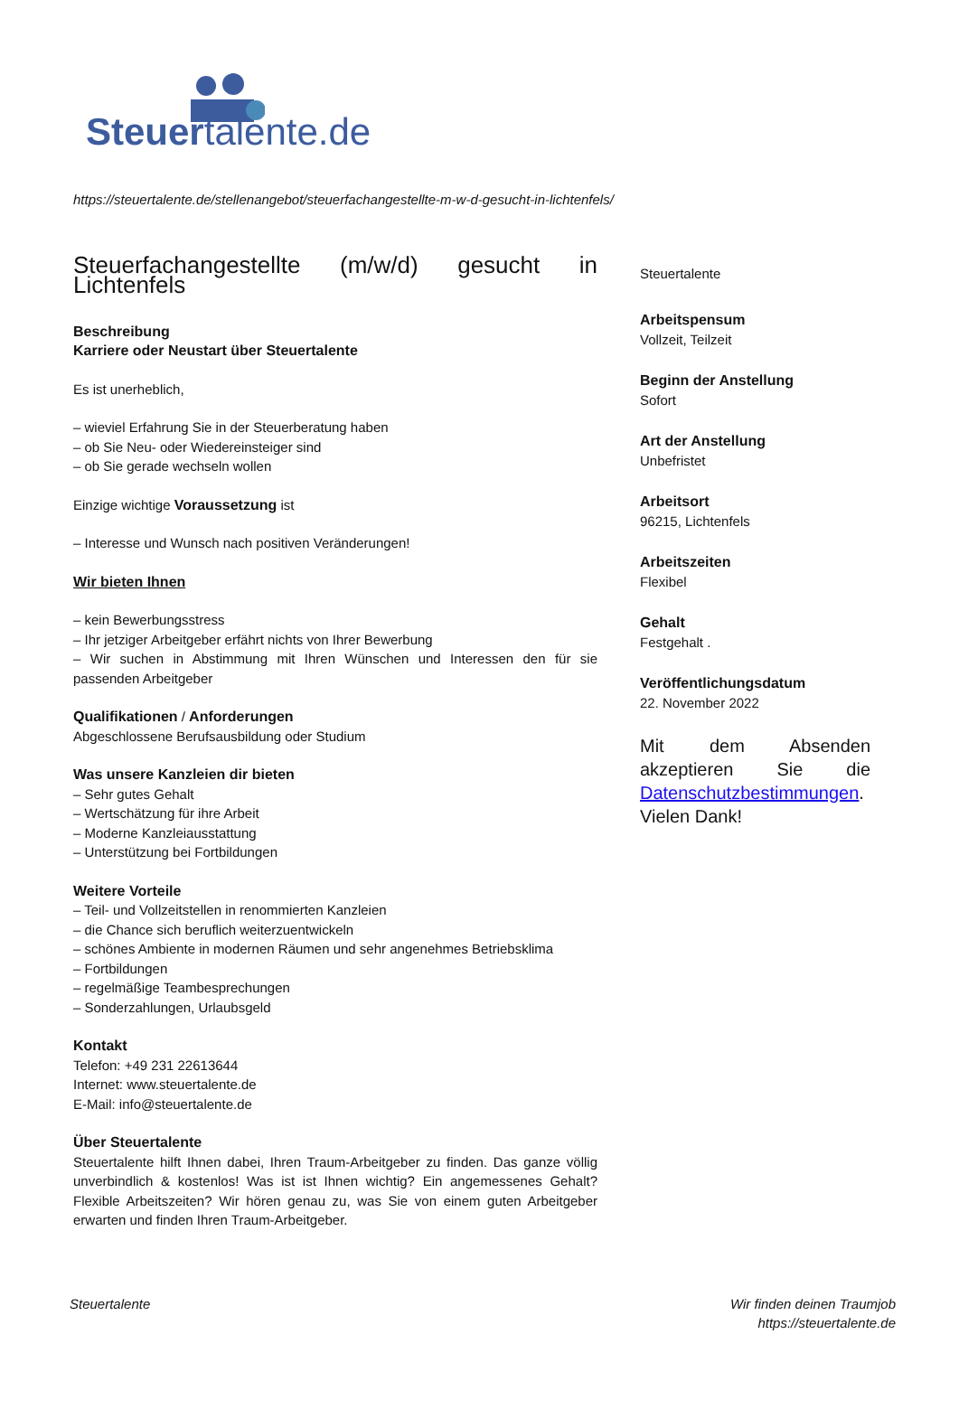Steuertalente.de
https://steuertalente.de/stellenangebot/steuerfachangestellte-m-w-d-gesucht-in-lichtenfels/
Steuerfachangestellte (m/w/d) gesucht in Lichtenfels
Beschreibung
Karriere oder Neustart über Steuertalente
Es ist unerheblich,
– wieviel Erfahrung Sie in der Steuerberatung haben
– ob Sie Neu- oder Wiedereinsteiger sind
– ob Sie gerade wechseln wollen
Einzige wichtige Voraussetzung ist
– Interesse und Wunsch nach positiven Veränderungen!
Wir bieten Ihnen
– kein Bewerbungsstress
– Ihr jetziger Arbeitgeber erfährt nichts von Ihrer Bewerbung
– Wir suchen in Abstimmung mit Ihren Wünschen und Interessen den für sie passenden Arbeitgeber
Qualifikationen / Anforderungen
Abgeschlossene Berufsausbildung oder Studium
Was unsere Kanzleien dir bieten
– Sehr gutes Gehalt
– Wertschätzung für ihre Arbeit
– Moderne Kanzleiausstattung
– Unterstützung bei Fortbildungen
Weitere Vorteile
– Teil- und Vollzeitstellen in renommierten Kanzleien
– die Chance sich beruflich weiterzuentwickeln
– schönes Ambiente in modernen Räumen und sehr angenehmes Betriebsklima
– Fortbildungen
– regelmäßige Teambesprechungen
– Sonderzahlungen, Urlaubsgeld
Kontakt
Telefon: +49 231 22613644
Internet: www.steuertalente.de
E-Mail: info@steuertalente.de
Über Steuertalente
Steuertalente hilft Ihnen dabei, Ihren Traum-Arbeitgeber zu finden. Das ganze völlig unverbindlich & kostenlos! Was ist ist Ihnen wichtig? Ein angemessenes Gehalt? Flexible Arbeitszeiten? Wir hören genau zu, was Sie von einem guten Arbeitgeber erwarten und finden Ihren Traum-Arbeitgeber.
Steuertalente
Arbeitspensum
Vollzeit, Teilzeit
Beginn der Anstellung
Sofort
Art der Anstellung
Unbefristet
Arbeitsort
96215, Lichtenfels
Arbeitszeiten
Flexibel
Gehalt
Festgehalt .
Veröffentlichungsdatum
22. November 2022
Mit dem Absenden akzeptieren Sie die Datenschutzbestimmungen. Vielen Dank!
Steuertalente Wir finden deinen Traumjob
https://steuertalente.de